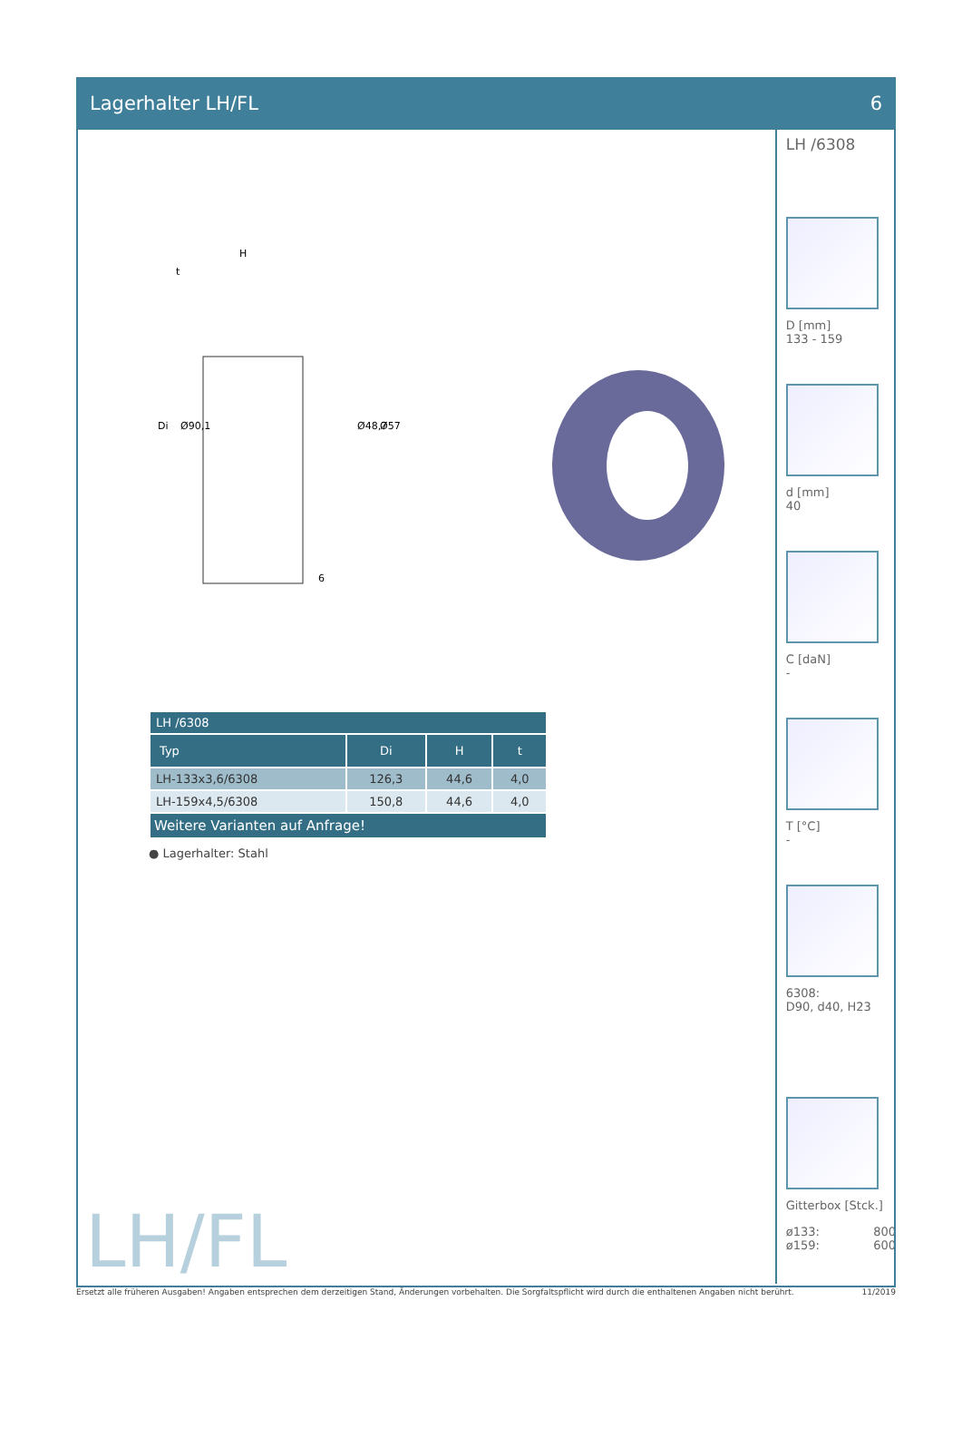Lagerhalter LH/FL 6
H
Di
Ø90,1
Ø48,7
Ø57
6
t
| LH /6308 | | | |
| --- | --- | --- | --- |
| Typ | Di | H | t |
| LH-133x3,6/6308 | 126,3 | 44,6 | 4,0 |
| LH-159x4,5/6308 | 150,8 | 44,6 | 4,0 |
| Weitere Varianten auf Anfrage! | | | |
● Lagerhalter: Stahl
LH/FL
LH /6308
D [mm]
133 - 159
d [mm]
40
C [daN]
-
T [°C]
-
6308:
D90, d40, H23
Gitterbox [Stck.]
ø133: 800
ø159: 600
Ersetzt alle früheren Ausgaben! Angaben entsprechen dem derzeitigen Stand, Änderungen vorbehalten. Die Sorgfaltspflicht wird durch die enthaltenen Angaben nicht berührt. 11/2019